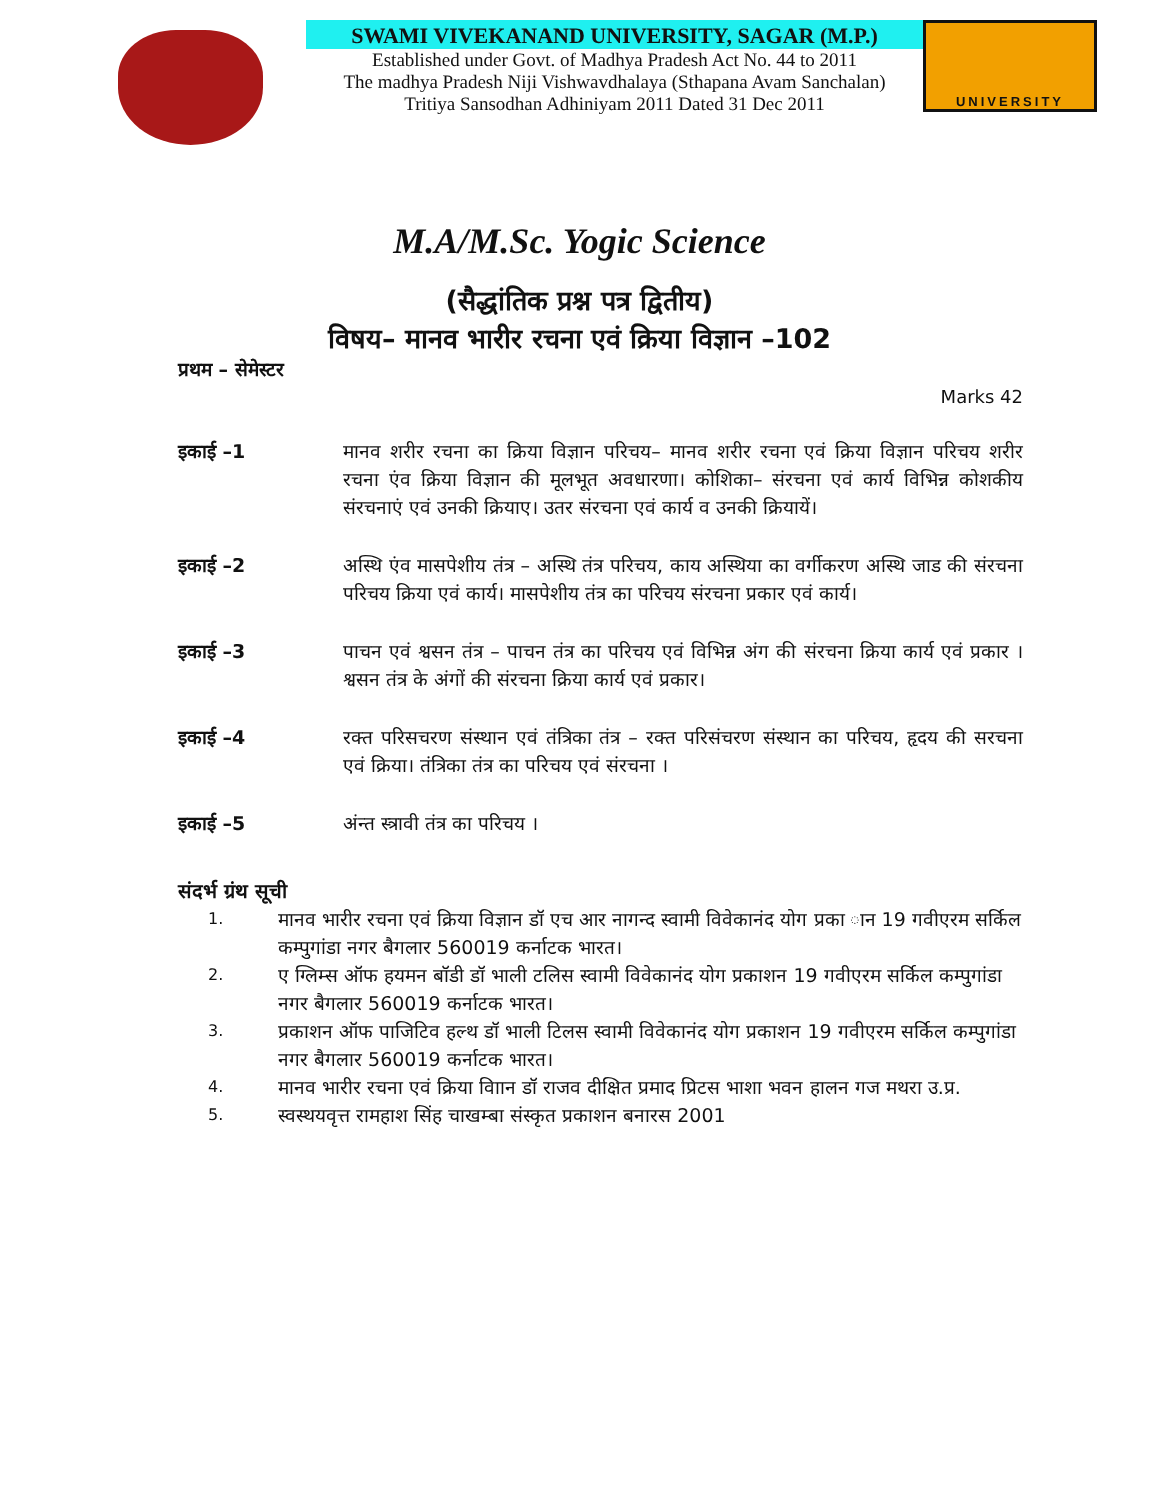SWAMI VIVEKANAND UNIVERSITY, SAGAR (M.P.)
Established under Govt. of Madhya Pradesh Act No. 44 to 2011
The madhya Pradesh Niji Vishwavdhalaya (Sthapana Avam Sanchalan)
Tritiya Sansodhan Adhiniyam 2011 Dated 31 Dec 2011
UNIVERSITY
M.A/M.Sc. Yogic Science
(सैद्धांतिक प्रश्न पत्र द्वितीय)
विषय– मानव भारीर रचना एवं क्रिया विज्ञान –102
प्रथम – सेमेस्टर
Marks 42
इकाई –1 मानव शरीर रचना का क्रिया विज्ञान परिचय– मानव शरीर रचना एवं क्रिया विज्ञान परिचय शरीर रचना एंव क्रिया विज्ञान की मूलभूत अवधारणा। कोशिका– संरचना एवं कार्य विभिन्न कोशकीय संरचनाएं एवं उनकी क्रियाए। उतर संरचना एवं कार्य व उनकी क्रियायें।
इकाई –2 अस्थि एंव मासपेशीय तंत्र – अस्थि तंत्र परिचय, काय अस्थिया का वर्गीकरण अस्थि जाड की संरचना परिचय क्रिया एवं कार्य। मासपेशीय तंत्र का परिचय संरचना प्रकार एवं कार्य।
इकाई –3 पाचन एवं श्वसन तंत्र – पाचन तंत्र का परिचय एवं विभिन्न अंग की संरचना क्रिया कार्य एवं प्रकार । श्वसन तंत्र के अंगों की संरचना क्रिया कार्य एवं प्रकार।
इकाई –4 रक्त परिसचरण संस्थान एवं तंत्रिका तंत्र – रक्त परिसंचरण संस्थान का परिचय, हृदय की सरचना एवं क्रिया। तंत्रिका तंत्र का परिचय एवं संरचना ।
इकाई –5 अंन्त स्त्रावी तंत्र का परिचय ।
संदर्भ ग्रंथ सूची
1.
मानव भारीर रचना एवं क्रिया विज्ञान डॉ एच आर नागन्द स्वामी विवेकानंद योग प्रका ान 19 गवीएरम सर्किल कम्पुगांडा नगर बैगलार 560019 कर्नाटक भारत।
2.
ए ग्लिम्स ऑफ हयमन बॉडी डॉ भाली टलिस स्वामी विवेकानंद योग प्रकाशन 19 गवीएरम सर्किल कम्पुगांडा नगर बैगलार 560019 कर्नाटक भारत।
3.
प्रकाशन ऑफ पाजिटिव हल्थ डॉ भाली टिलस स्वामी विवेकानंद योग प्रकाशन 19 गवीएरम सर्किल कम्पुगांडा नगर बैगलार 560019 कर्नाटक भारत।
4.
मानव भारीर रचना एवं क्रिया विाान डॉ राजव दीक्षित प्रमाद प्रिटस भाशा भवन हालन गज मथरा उ.प्र.
5.
स्वस्थयवृत्त रामहाश सिंह चाखम्बा संस्कृत प्रकाशन बनारस 2001